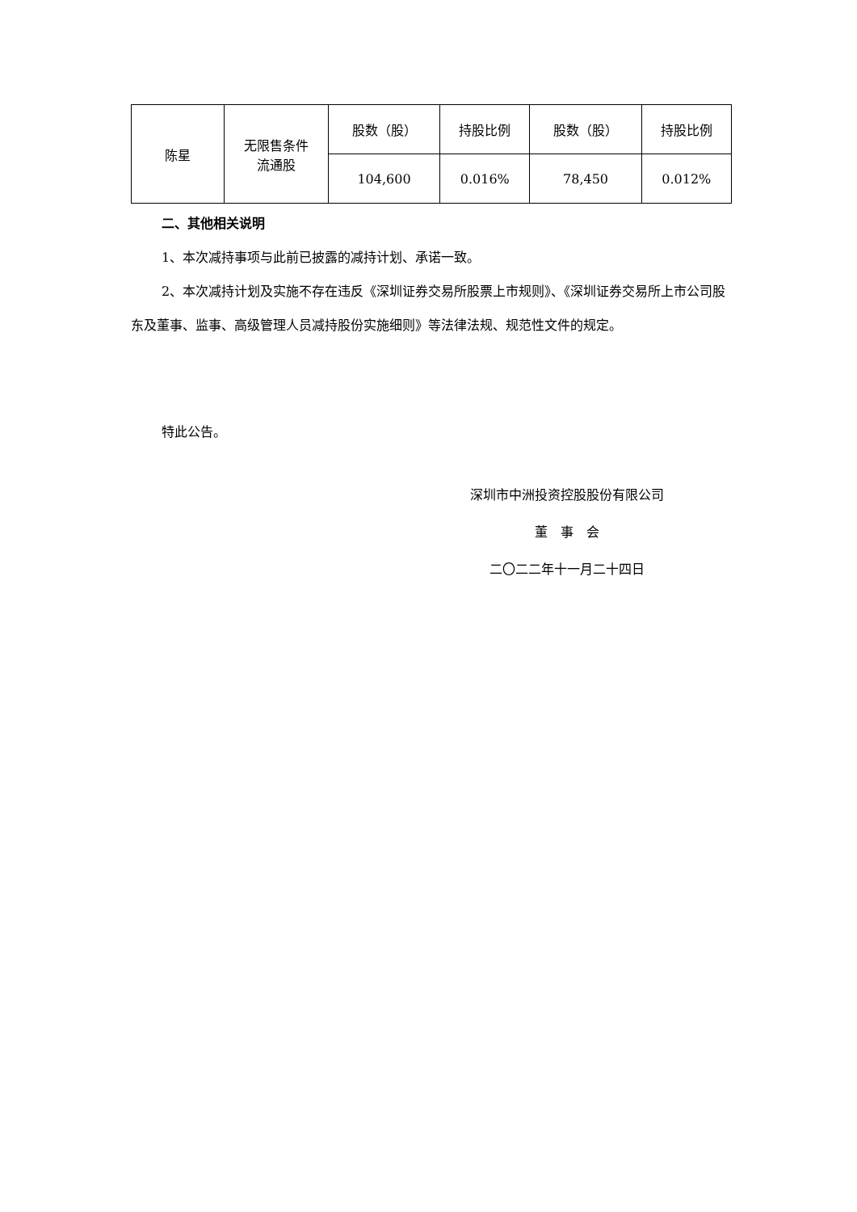| 陈星 | 无限售条件 流通股 | 股数（股） | 持股比例 | 股数（股） | 持股比例 |
| | | 104,600 | 0.016% | 78,450 | 0.012% |
二、其他相关说明
1、本次减持事项与此前已披露的减持计划、承诺一致。
2、本次减持计划及实施不存在违反《深圳证券交易所股票上市规则》、《深圳证券交易所上市公司股东及董事、监事、高级管理人员减持股份实施细则》等法律法规、规范性文件的规定。
特此公告。
深圳市中洲投资控股股份有限公司
董　事　会
二〇二二年十一月二十四日